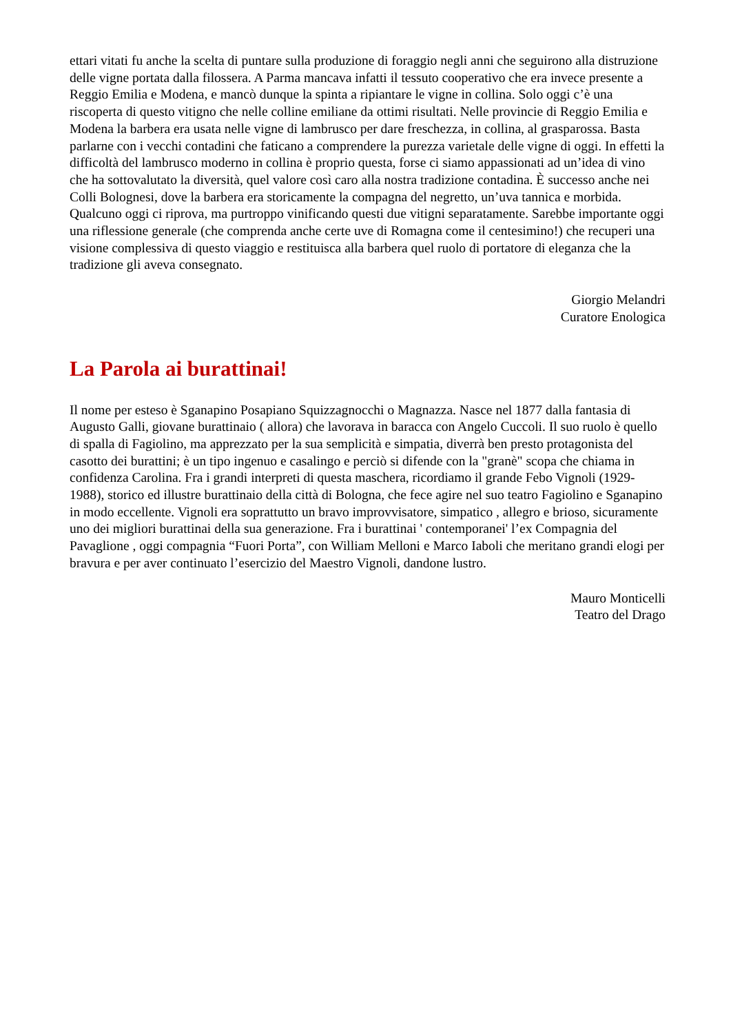ettari vitati fu anche la scelta di puntare sulla produzione di foraggio negli anni che seguirono alla distruzione delle vigne portata dalla filossera. A Parma mancava infatti il tessuto cooperativo che era invece presente a Reggio Emilia e Modena, e mancò dunque la spinta a ripiantare le vigne in collina. Solo oggi c’è una riscoperta di questo vitigno che nelle colline emiliane da ottimi risultati. Nelle provincie di Reggio Emilia e Modena la barbera era usata nelle vigne di lambrusco per dare freschezza, in collina, al grasparossa. Basta parlarne con i vecchi contadini che faticano a comprendere la purezza varietale delle vigne di oggi. In effetti la difficoltà del lambrusco moderno in collina è proprio questa, forse ci siamo appassionati ad un’idea di vino che ha sottovalutato la diversità, quel valore così caro alla nostra tradizione contadina. È successo anche nei Colli Bolognesi, dove la barbera era storicamente la compagna del negretto, un’uva tannica e morbida. Qualcuno oggi ci riprova, ma purtroppo vinificando questi due vitigni separatamente. Sarebbe importante oggi una riflessione generale (che comprenda anche certe uve di Romagna come il centesimino!) che recuperi una visione complessiva di questo viaggio e restituisca alla barbera quel ruolo di portatore di eleganza che la tradizione gli aveva consegnato.
Giorgio Melandri
Curatore Enologica
La Parola ai burattinai!
Il nome per esteso è Sganapino Posapiano Squizzagnocchi o Magnazza. Nasce nel 1877 dalla fantasia di Augusto Galli, giovane burattinaio ( allora) che lavorava in baracca con Angelo Cuccoli. Il suo ruolo è quello di spalla di Fagiolino, ma apprezzato per la sua semplicità e simpatia, diverrà ben presto protagonista del casotto dei burattini; è un tipo ingenuo e casalingo e perciò si difende con la "granè" scopa che chiama in confidenza Carolina. Fra i grandi interpreti di questa maschera, ricordiamo il grande Febo Vignoli (1929-1988), storico ed illustre burattinaio della città di Bologna, che fece agire nel suo teatro Fagiolino e Sganapino in modo eccellente. Vignoli era soprattutto un bravo improvvisatore, simpatico , allegro e brioso, sicuramente uno dei migliori burattinai della sua generazione. Fra i burattinai ' contemporanei' l’ex Compagnia del Pavaglione , oggi compagnia “Fuori Porta”, con William Melloni e Marco Iaboli che meritano grandi elogi per bravura e per aver continuato l’esercizio del Maestro Vignoli, dandone lustro.
Mauro Monticelli
Teatro del Drago